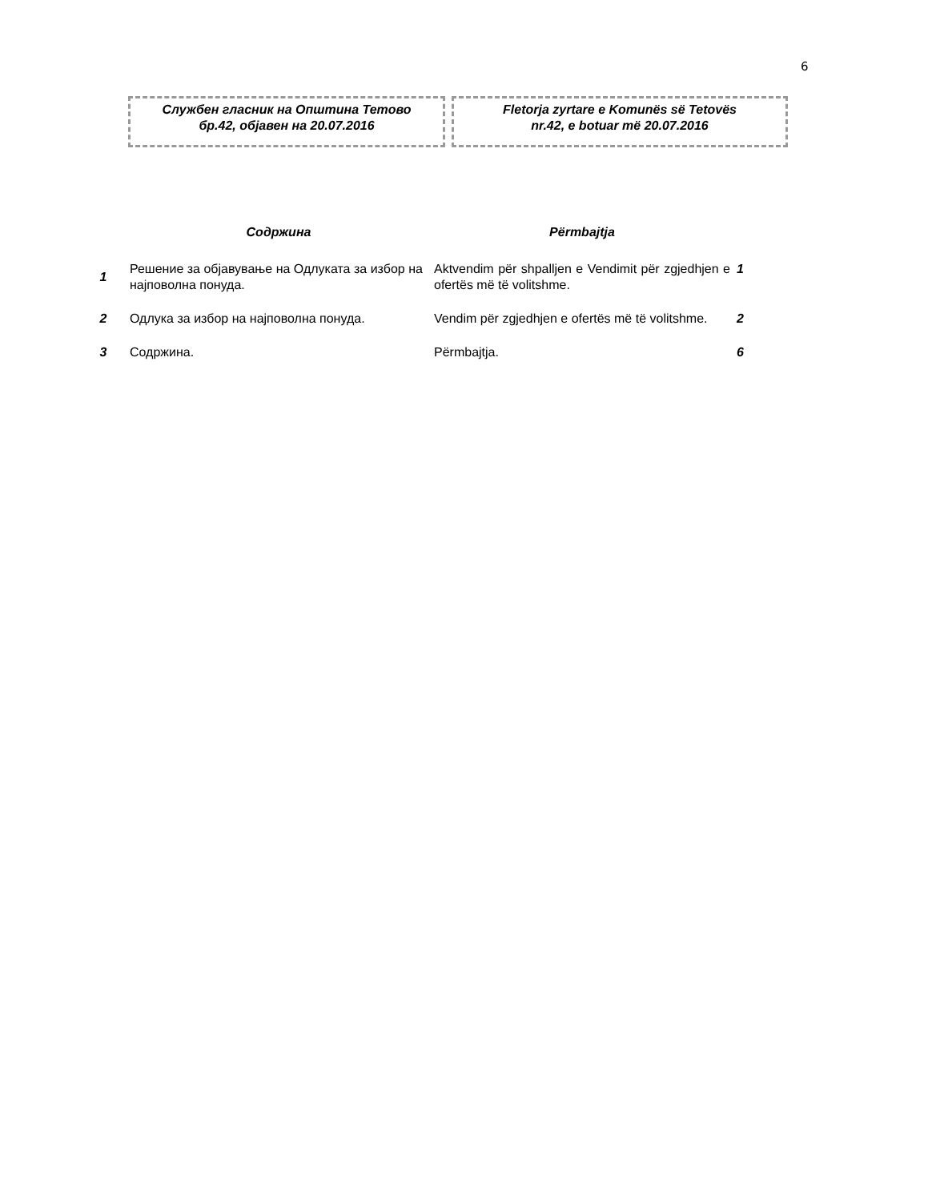6
Службен гласник на Општина Тетово
бр.42, објавен на 20.07.2016
Fletorja zyrtare e Komunës së Tetovës
nr.42, e botuar më 20.07.2016
| | Содржина | Përmbajtja | |
| --- | --- | --- | --- |
| 1 | Решение за објавување на Одлуката за избор на најповолна понуда. | Aktvendim për shpalljen e Vendimit për zgjedhjen e ofertës më të volitshme. | 1 |
| 2 | Одлука за избор на најповолна понуда. | Vendim për zgjedhjen e ofertës më të volitshme. | 2 |
| 3 | Содржина. | Përmbajtja. | 6 |